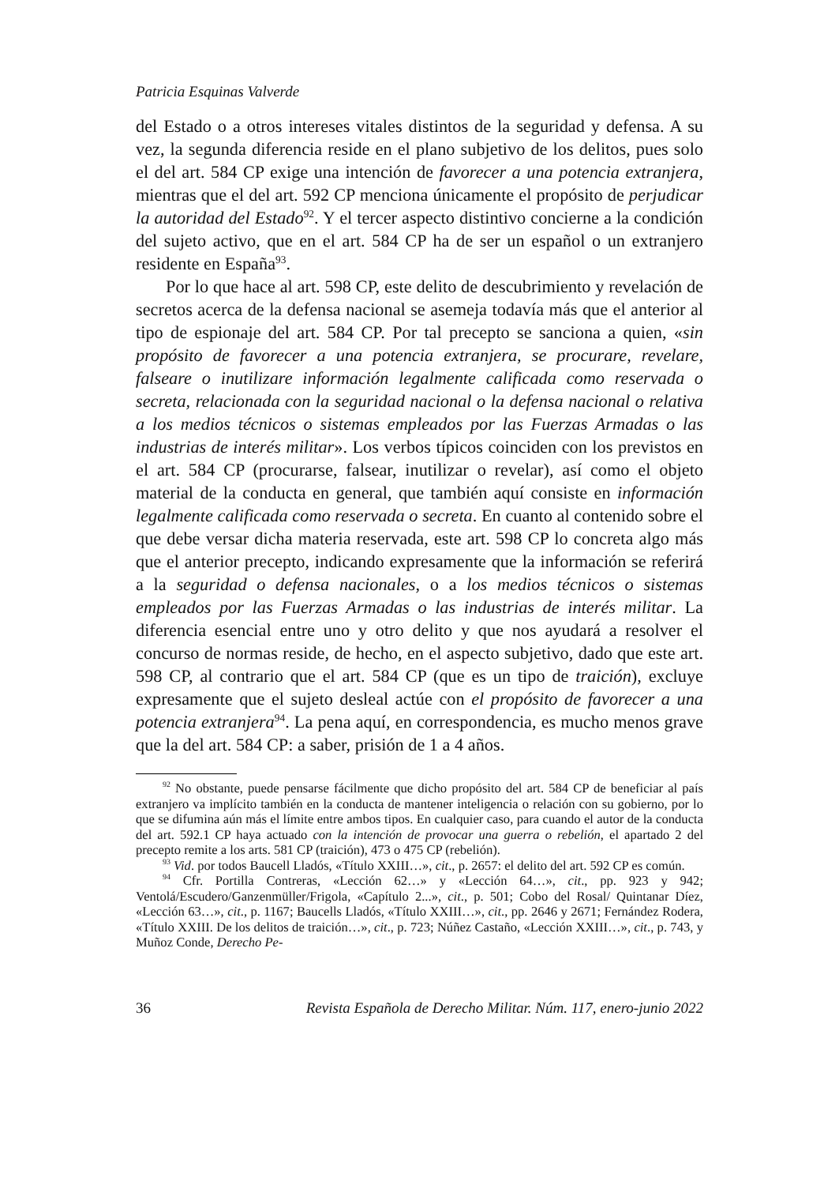Patricia Esquinas Valverde
del Estado o a otros intereses vitales distintos de la seguridad y defensa. A su vez, la segunda diferencia reside en el plano subjetivo de los delitos, pues solo el del art. 584 CP exige una intención de favorecer a una potencia extranjera, mientras que el del art. 592 CP menciona únicamente el propósito de perjudicar la autoridad del Estado<sup>92</sup>. Y el tercer aspecto distintivo concierne a la condición del sujeto activo, que en el art. 584 CP ha de ser un español o un extranjero residente en España<sup>93</sup>.
Por lo que hace al art. 598 CP, este delito de descubrimiento y revelación de secretos acerca de la defensa nacional se asemeja todavía más que el anterior al tipo de espionaje del art. 584 CP. Por tal precepto se sanciona a quien, «sin propósito de favorecer a una potencia extranjera, se procurare, revelare, falseare o inutilizare información legalmente calificada como reservada o secreta, relacionada con la seguridad nacional o la defensa nacional o relativa a los medios técnicos o sistemas empleados por las Fuerzas Armadas o las industrias de interés militar». Los verbos típicos coinciden con los previstos en el art. 584 CP (procurarse, falsear, inutilizar o revelar), así como el objeto material de la conducta en general, que también aquí consiste en información legalmente calificada como reservada o secreta. En cuanto al contenido sobre el que debe versar dicha materia reservada, este art. 598 CP lo concreta algo más que el anterior precepto, indicando expresamente que la información se referirá a la seguridad o defensa nacionales, o a los medios técnicos o sistemas empleados por las Fuerzas Armadas o las industrias de interés militar. La diferencia esencial entre uno y otro delito y que nos ayudará a resolver el concurso de normas reside, de hecho, en el aspecto subjetivo, dado que este art. 598 CP, al contrario que el art. 584 CP (que es un tipo de traición), excluye expresamente que el sujeto desleal actúe con el propósito de favorecer a una potencia extranjera<sup>94</sup>. La pena aquí, en correspondencia, es mucho menos grave que la del art. 584 CP: a saber, prisión de 1 a 4 años.
<sup>92</sup> No obstante, puede pensarse fácilmente que dicho propósito del art. 584 CP de beneficiar al país extranjero va implícito también en la conducta de mantener inteligencia o relación con su gobierno, por lo que se difumina aún más el límite entre ambos tipos. En cualquier caso, para cuando el autor de la conducta del art. 592.1 CP haya actuado con la intención de provocar una guerra o rebelión, el apartado 2 del precepto remite a los arts. 581 CP (traición), 473 o 475 CP (rebelión).
<sup>93</sup> Vid. por todos Baucell Lladós, «Título XXIII…», cit., p. 2657: el delito del art. 592 CP es común.
<sup>94</sup> Cfr. Portilla Contreras, «Lección 62…» y «Lección 64…», cit., pp. 923 y 942; Ventolá/Escudero/Ganzenmüller/Frigola, «Capítulo 2...», cit., p. 501; Cobo del Rosal/ Quintanar Díez, «Lección 63…», cit., p. 1167; Baucells Lladós, «Título XXIII…», cit., pp. 2646 y 2671; Fernández Rodera, «Título XXIII. De los delitos de traición…», cit., p. 723; Núñez Castaño, «Lección XXIII…», cit., p. 743, y Muñoz Conde, Derecho Pe-
36 Revista Española de Derecho Militar. Núm. 117, enero-junio 2022